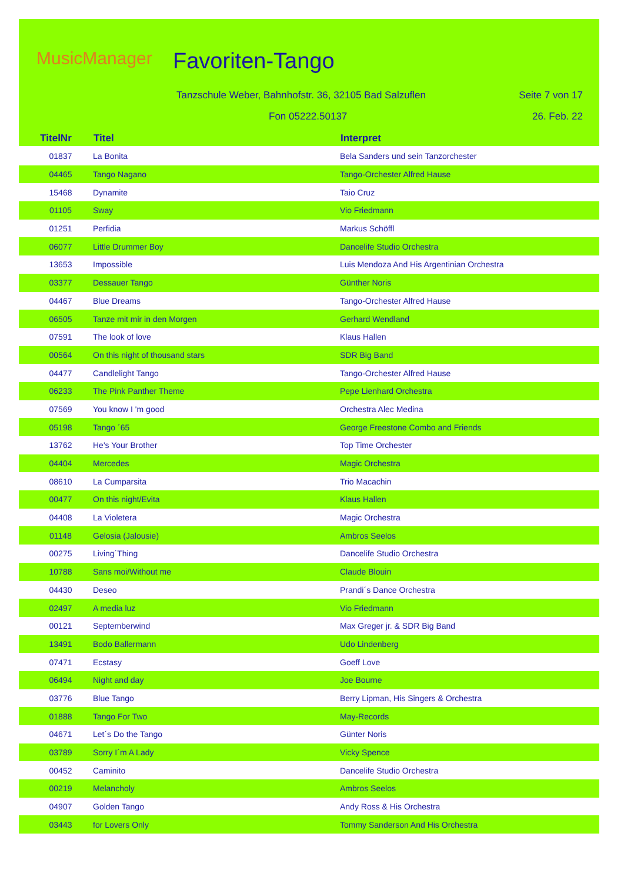MusicManager Favoriten-Tango
Tanzschule Weber, Bahnhofstr. 36, 32105 Bad Salzuflen
Seite 7 von 17
Fon 05222.50137 26. Feb. 22
| TitelNr | Titel | Interpret |
| --- | --- | --- |
| 01837 | La Bonita | Bela Sanders und sein Tanzorchester |
| 04465 | Tango Nagano | Tango-Orchester Alfred Hause |
| 15468 | Dynamite | Taio Cruz |
| 01105 | Sway | Vio Friedmann |
| 01251 | Perfidia | Markus Schöffl |
| 06077 | Little Drummer Boy | Dancelife Studio Orchestra |
| 13653 | Impossible | Luis Mendoza And His Argentinian Orchestra |
| 03377 | Dessauer Tango | Günther Noris |
| 04467 | Blue Dreams | Tango-Orchester Alfred Hause |
| 06505 | Tanze mit mir in den Morgen | Gerhard Wendland |
| 07591 | The look of love | Klaus Hallen |
| 00564 | On this night of thousand stars | SDR Big Band |
| 04477 | Candlelight Tango | Tango-Orchester Alfred Hause |
| 06233 | The Pink Panther Theme | Pepe Lienhard Orchestra |
| 07569 | You know I 'm good | Orchestra Alec Medina |
| 05198 | Tango ´65 | George Freestone Combo and Friends |
| 13762 | He's Your Brother | Top Time Orchester |
| 04404 | Mercedes | Magic Orchestra |
| 08610 | La Cumparsita | Trio Macachin |
| 00477 | On this night/Evita | Klaus Hallen |
| 04408 | La Violetera | Magic Orchestra |
| 01148 | Gelosia (Jalousie) | Ambros Seelos |
| 00275 | Living´Thing | Dancelife Studio Orchestra |
| 10788 | Sans moi/Without me | Claude Blouin |
| 04430 | Deseo | Prandi´s Dance Orchestra |
| 02497 | A media luz | Vio Friedmann |
| 00121 | Septemberwind | Max Greger jr. & SDR Big Band |
| 13491 | Bodo Ballermann | Udo Lindenberg |
| 07471 | Ecstasy | Goeff Love |
| 06494 | Night and day | Joe Bourne |
| 03776 | Blue Tango | Berry Lipman, His Singers & Orchestra |
| 01888 | Tango For Two | May-Records |
| 04671 | Let´s Do the Tango | Günter Noris |
| 03789 | Sorry I´m A Lady | Vicky Spence |
| 00452 | Caminito | Dancelife Studio Orchestra |
| 00219 | Melancholy | Ambros Seelos |
| 04907 | Golden Tango | Andy Ross & His Orchestra |
| 03443 | for Lovers Only | Tommy Sanderson And His Orchestra |